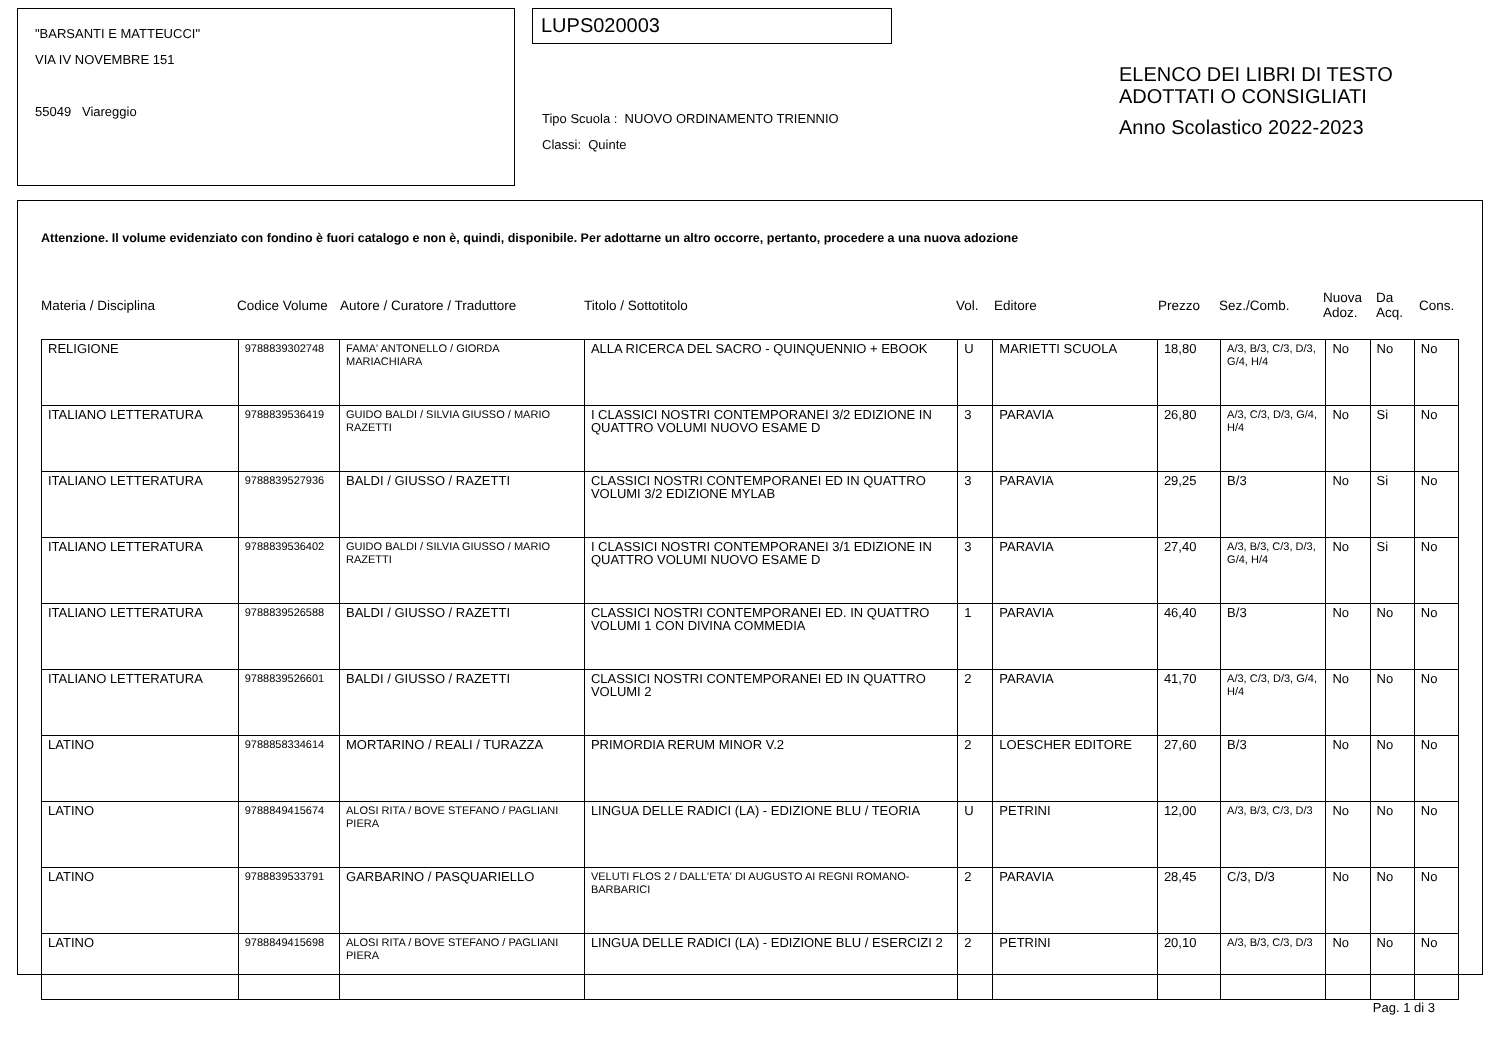"BARSANTI E MATTEUCCI"
VIA IV NOVEMBRE 151
55049 Viareggio
LUPS020003
Tipo Scuola : NUOVO ORDINAMENTO TRIENNIO
Classi: Quinte
ELENCO DEI LIBRI DI TESTO
ADOTTATI O CONSIGLIATI
Anno Scolastico 2022-2023
Attenzione. Il volume evidenziato con fondino è fuori catalogo e non è, quindi, disponibile. Per adottarne un altro occorre, pertanto, procedere a una nuova adozione
Materia / Disciplina Codice Volume Autore / Curatore / Traduttore Titolo / Sottotitolo Vol. Editore Prezzo Sez./Comb. Nuova Adoz. Da Acq. Cons.
| RELIGIONE | 9788839302748 | FAMA' ANTONELLO / GIORDA MARIACHIARA | ALLA RICERCA DEL SACRO - QUINQUENNIO + EBOOK | U | MARIETTI SCUOLA | 18,80 | A/3, B/3, C/3, D/3, G/4, H/4 | No | No | No |
| ITALIANO LETTERATURA | 9788839536419 | GUIDO BALDI / SILVIA GIUSSO / MARIO RAZETTI | I CLASSICI NOSTRI CONTEMPORANEI 3/2 EDIZIONE IN QUATTRO VOLUMI NUOVO ESAME D | 3 | PARAVIA | 26,80 | A/3, C/3, D/3, G/4, H/4 | No | Si | No |
| ITALIANO LETTERATURA | 9788839527936 | BALDI / GIUSSO / RAZETTI | CLASSICI NOSTRI CONTEMPORANEI ED IN QUATTRO VOLUMI 3/2 EDIZIONE MYLAB | 3 | PARAVIA | 29,25 | B/3 | No | Si | No |
| ITALIANO LETTERATURA | 9788839536402 | GUIDO BALDI / SILVIA GIUSSO / MARIO RAZETTI | I CLASSICI NOSTRI CONTEMPORANEI 3/1 EDIZIONE IN QUATTRO VOLUMI NUOVO ESAME D | 3 | PARAVIA | 27,40 | A/3, B/3, C/3, D/3, G/4, H/4 | No | Si | No |
| ITALIANO LETTERATURA | 9788839526588 | BALDI / GIUSSO / RAZETTI | CLASSICI NOSTRI CONTEMPORANEI ED. IN QUATTRO VOLUMI 1 CON DIVINA COMMEDIA | 1 | PARAVIA | 46,40 | B/3 | No | No | No |
| ITALIANO LETTERATURA | 9788839526601 | BALDI / GIUSSO / RAZETTI | CLASSICI NOSTRI CONTEMPORANEI ED IN QUATTRO VOLUMI 2 | 2 | PARAVIA | 41,70 | A/3, C/3, D/3, G/4, H/4 | No | No | No |
| LATINO | 9788858334614 | MORTARINO / REALI / TURAZZA | PRIMORDIA RERUM MINOR V.2 | 2 | LOESCHER EDITORE | 27,60 | B/3 | No | No | No |
| LATINO | 9788849415674 | ALOSI RITA / BOVE STEFANO / PAGLIANI PIERA | LINGUA DELLE RADICI (LA) - EDIZIONE BLU / TEORIA | U | PETRINI | 12,00 | A/3, B/3, C/3, D/3 | No | No | No |
| LATINO | 9788839533791 | GARBARINO / PASQUARIELLO | VELUTI FLOS 2 / DALL'ETA' DI AUGUSTO AI REGNI ROMANO-BARBARICI | 2 | PARAVIA | 28,45 | C/3, D/3 | No | No | No |
| LATINO | 9788849415698 | ALOSI RITA / BOVE STEFANO / PAGLIANI PIERA | LINGUA DELLE RADICI (LA) - EDIZIONE BLU / ESERCIZI 2 | 2 | PETRINI | 20,10 | A/3, B/3, C/3, D/3 | No | No | No |
Pag. 1 di 3